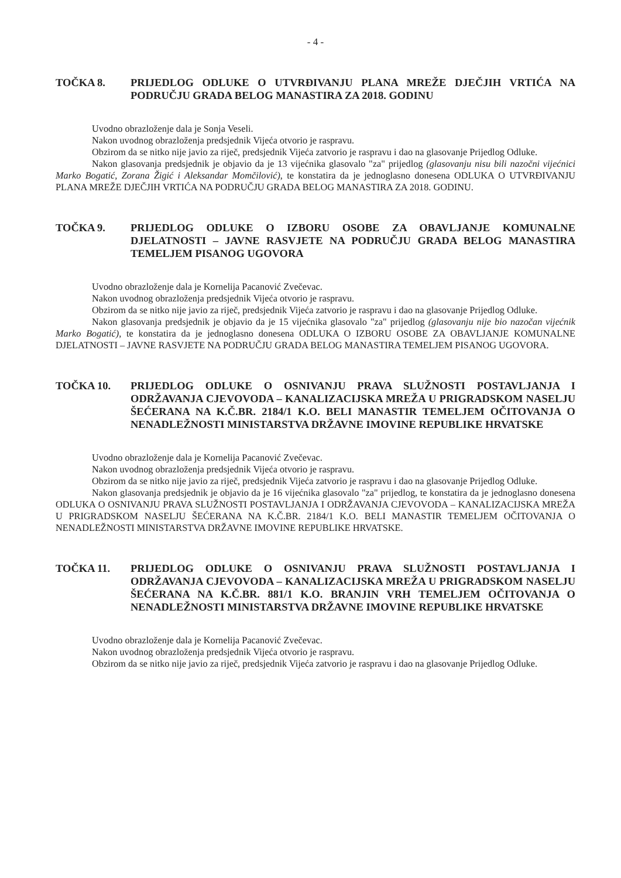- 4 -
TOČKA 8. PRIJEDLOG ODLUKE O UTVRĐIVANJU PLANA MREŽE DJEČJIH VRTIĆA NA PODRUČJU GRADA BELOG MANASTIRA ZA 2018. GODINU
Uvodno obrazloženje dala je Sonja Veseli.
Nakon uvodnog obrazloženja predsjednik Vijeća otvorio je raspravu.
Obzirom da se nitko nije javio za riječ, predsjednik Vijeća zatvorio je raspravu i dao na glasovanje Prijedlog Odluke.
Nakon glasovanja predsjednik je objavio da je 13 vijećnika glasovalo "za" prijedlog (glasovanju nisu bili nazočni vijećnici Marko Bogatić, Zorana Žigić i Aleksandar Momčilović), te konstatira da je jednoglasno donesena ODLUKA O UTVRĐIVANJU PLANA MREŽE DJEČJIH VRTIĆA NA PODRUČJU GRADA BELOG MANASTIRA ZA 2018. GODINU.
TOČKA 9. PRIJEDLOG ODLUKE O IZBORU OSOBE ZA OBAVLJANJE KOMUNALNE DJELATNOSTI – JAVNE RASVJETE NA PODRUČJU GRADA BELOG MANASTIRA TEMELJEM PISANOG UGOVORA
Uvodno obrazloženje dala je Kornelija Pacanović Zvečevac.
Nakon uvodnog obrazloženja predsjednik Vijeća otvorio je raspravu.
Obzirom da se nitko nije javio za riječ, predsjednik Vijeća zatvorio je raspravu i dao na glasovanje Prijedlog Odluke.
Nakon glasovanja predsjednik je objavio da je 15 vijećnika glasovalo "za" prijedlog (glasovanju nije bio nazočan vijećnik Marko Bogatić), te konstatira da je jednoglasno donesena ODLUKA O IZBORU OSOBE ZA OBAVLJANJE KOMUNALNE DJELATNOSTI – JAVNE RASVJETE NA PODRUČJU GRADA BELOG MANASTIRA TEMELJEM PISANOG UGOVORA.
TOČKA 10. PRIJEDLOG ODLUKE O OSNIVANJU PRAVA SLUŽNOSTI POSTAVLJANJA I ODRŽAVANJA CJEVOVODA – KANALIZACIJSKA MREŽA U PRIGRADSKOM NASELJU ŠEĆERANA NA K.Č.BR. 2184/1 K.O. BELI MANASTIR TEMELJEM OČITOVANJA O NENADLEŽNOSTI MINISTARSTVA DRŽAVNE IMOVINE REPUBLIKE HRVATSKE
Uvodno obrazloženje dala je Kornelija Pacanović Zvečevac.
Nakon uvodnog obrazloženja predsjednik Vijeća otvorio je raspravu.
Obzirom da se nitko nije javio za riječ, predsjednik Vijeća zatvorio je raspravu i dao na glasovanje Prijedlog Odluke.
Nakon glasovanja predsjednik je objavio da je 16 vijećnika glasovalo "za" prijedlog, te konstatira da je jednoglasno donesena ODLUKA O OSNIVANJU PRAVA SLUŽNOSTI POSTAVLJANJA I ODRŽAVANJA CJEVOVODA – KANALIZACIJSKA MREŽA U PRIGRADSKOM NASELJU ŠEĆERANA NA K.Č.BR. 2184/1 K.O. BELI MANASTIR TEMELJEM OČITOVANJA O NENADLEŽNOSTI MINISTARSTVA DRŽAVNE IMOVINE REPUBLIKE HRVATSKE.
TOČKA 11. PRIJEDLOG ODLUKE O OSNIVANJU PRAVA SLUŽNOSTI POSTAVLJANJA I ODRŽAVANJA CJEVOVODA – KANALIZACIJSKA MREŽA U PRIGRADSKOM NASELJU ŠEĆERANA NA K.Č.BR. 881/1 K.O. BRANJIN VRH TEMELJEM OČITOVANJA O NENADLEŽNOSTI MINISTARSTVA DRŽAVNE IMOVINE REPUBLIKE HRVATSKE
Uvodno obrazloženje dala je Kornelija Pacanović Zvečevac.
Nakon uvodnog obrazloženja predsjednik Vijeća otvorio je raspravu.
Obzirom da se nitko nije javio za riječ, predsjednik Vijeća zatvorio je raspravu i dao na glasovanje Prijedlog Odluke.